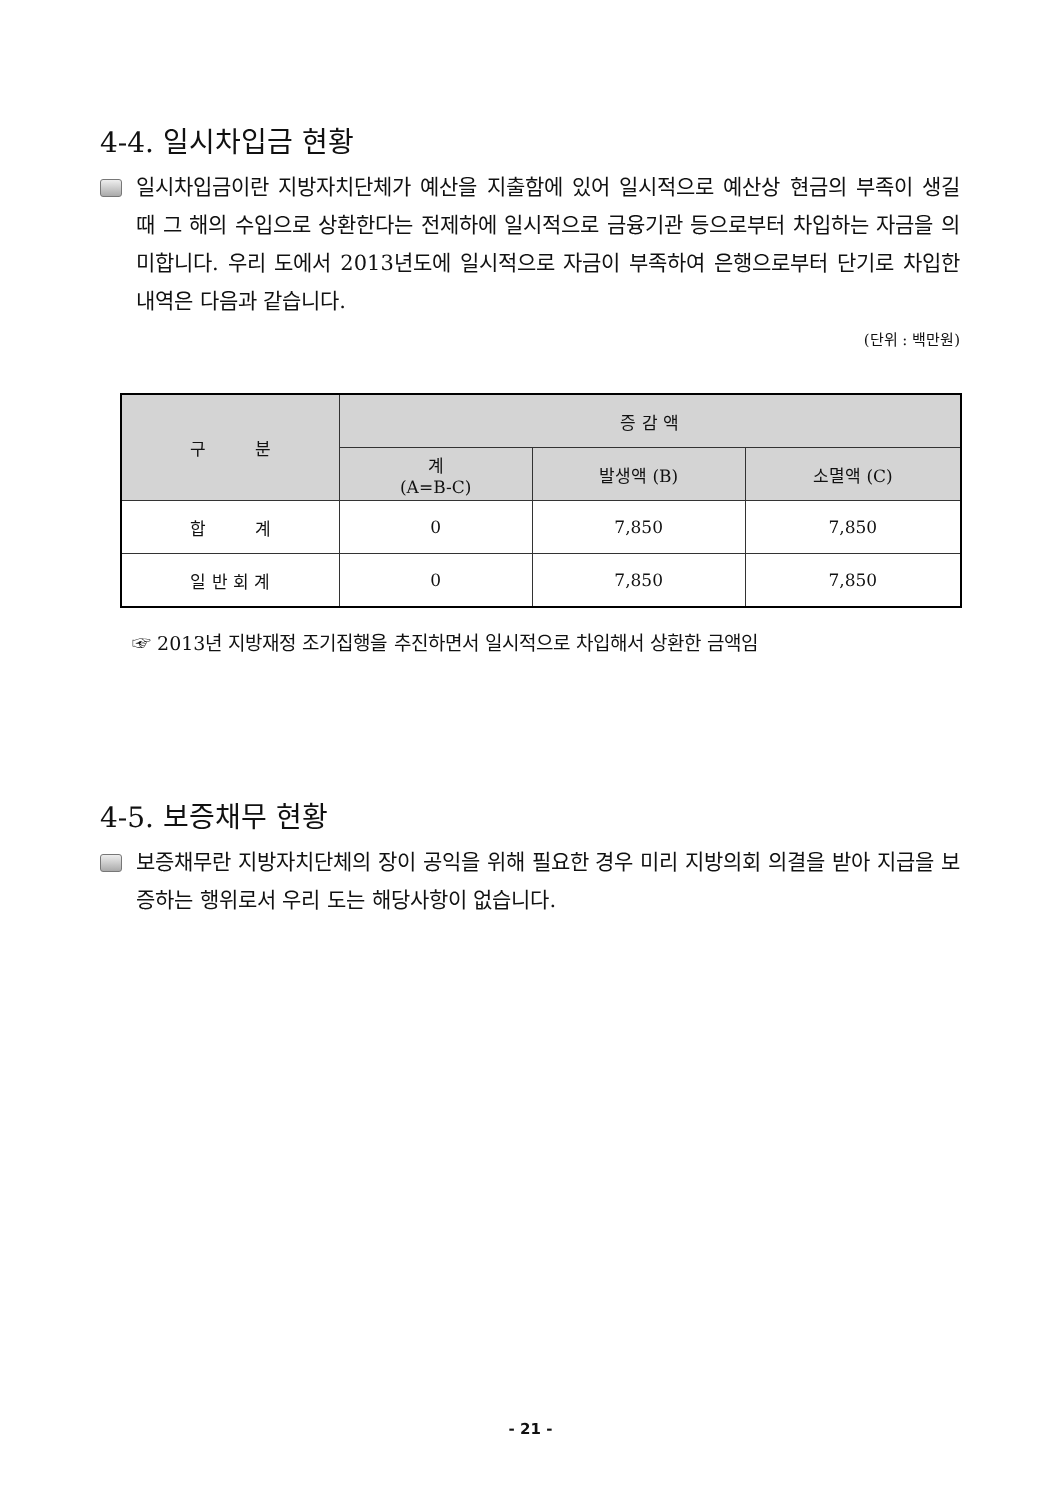4-4. 일시차입금 현황
일시차입금이란 지방자치단체가 예산을 지출함에 있어 일시적으로 예산상 현금의 부족이 생길 때 그 해의 수입으로 상환한다는 전제하에 일시적으로 금융기관 등으로부터 차입하는 자금을 의미합니다. 우리 도에서 2013년도에 일시적으로 자금이 부족하여 은행으로부터 단기로 차입한 내역은 다음과 같습니다.
(단위 : 백만원)
| 구 분 | 증 감 액 | | |
| --- | --- | --- | --- |
| | 계 (A=B-C) | 발생액 (B) | 소멸액 (C) |
| 합 계 | 0 | 7,850 | 7,850 |
| 일 반 회 계 | 0 | 7,850 | 7,850 |
☞ 2013년 지방재정 조기집행을 추진하면서 일시적으로 차입해서 상환한 금액임
4-5. 보증채무 현황
보증채무란 지방자치단체의 장이 공익을 위해 필요한 경우 미리 지방의회 의결을 받아 지급을 보증하는 행위로서 우리 도는 해당사항이 없습니다.
- 21 -